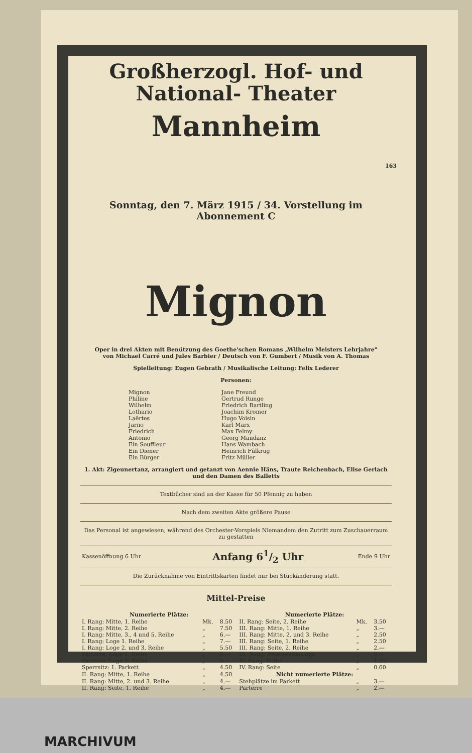Großherzogl. Hof- und
National- Theater
Mannheim
163
Sonntag, den 7. März 1915 / 34. Vorstellung im Abonnement C
Mignon
Oper in drei Akten mit Benützung des Goethe'schen Romans „Wilhelm Meisters Lehrjahre"
von Michael Carré und Jules Barbier / Deutsch von F. Gumbert / Musik von A. Thomas
Spielleitung: Eugen Gebrath / Musikalische Leitung: Felix Lederer
Personen:
| Mignon | Jane Freund |
| Philine | Gertrud Runge |
| Wilhelm | Friedrich Bartling |
| Lothario | Joachim Kromer |
| Laërtes | Hugo Voisin |
| Jarno | Karl Marx |
| Friedrich | Max Felmy |
| Antonio | Georg Maudanz |
| Ein Souffleur | Hans Wambach |
| Ein Diener | Heinrich Fülkrug |
| Ein Bürger | Fritz Müller |
1. Akt: Zigeunertanz, arrangiert und getanzt von Aennie Häns, Traute Reichenbach, Elise Gerlach und den Damen des Balletts
Textbücher sind an der Kasse für 50 Pfennig zu haben
Nach dem zweiten Akte größere Pause
Das Personal ist angewiesen, während des Orchester-Vorspiels Niemandem den Zutritt zum Zuschauerraum zu gestatten
| Kassenöffnung 6 Uhr | Anfang 61/2 Uhr | Ende 9 Uhr |
Die Zurücknahme von Eintrittskarten findet nur bei Stückänderung statt.
Mittel-Preise
| Numerierte Plätze: | | | Numerierte Plätze: | | |
| --- | --- | --- | --- | --- | --- |
| I. Rang: Mitte, 1. Reihe | Mk. | 8.50 | II. Rang: Seite, 2. Reihe | Mk. | 3.50 |
| I. Rang: Mitte, 2. Reihe | „ | 7.50 | III. Rang: Mitte, 1. Reihe | „ | 3.— |
| I. Rang: Mitte, 3., 4 und 5. Reihe | „ | 6.— | III. Rang: Mitte, 2. und 3. Reihe | „ | 2.50 |
| I. Rang: Loge 1. Reihe | „ | 7.— | III. Rang: Seite, 1. Reihe | „ | 2.50 |
| I. Rang: Loge 2. und 3. Reihe | „ | 5.50 | III. Rang: Seite, 2. Reihe | „ | 2.— |
| Parterre: Loge 1. Reihe | „ | 6.— | III. Rang: Proszeniumsloge | „ | 2.— |
| Parterre: Loge 2. Reihe | „ | 5.— | IV. Rang: Mitte | „ | 1.25 |
| Sperrsitz: 1. Parkett | „ | 4.50 | IV. Rang: Seite | „ | 0.60 |
| II. Rang: Mitte, 1. Reihe | „ | 4.50 | Nicht numerierte Plätze: | | |
| II. Rang: Mitte, 2. und 3. Reihe | „ | 4.— | Stehplätze im Parkett | „ | 3.— |
| II. Rang: Seite, 1. Reihe | „ | 4.— | Parterre | „ | 2.— |
MARCHIVUM